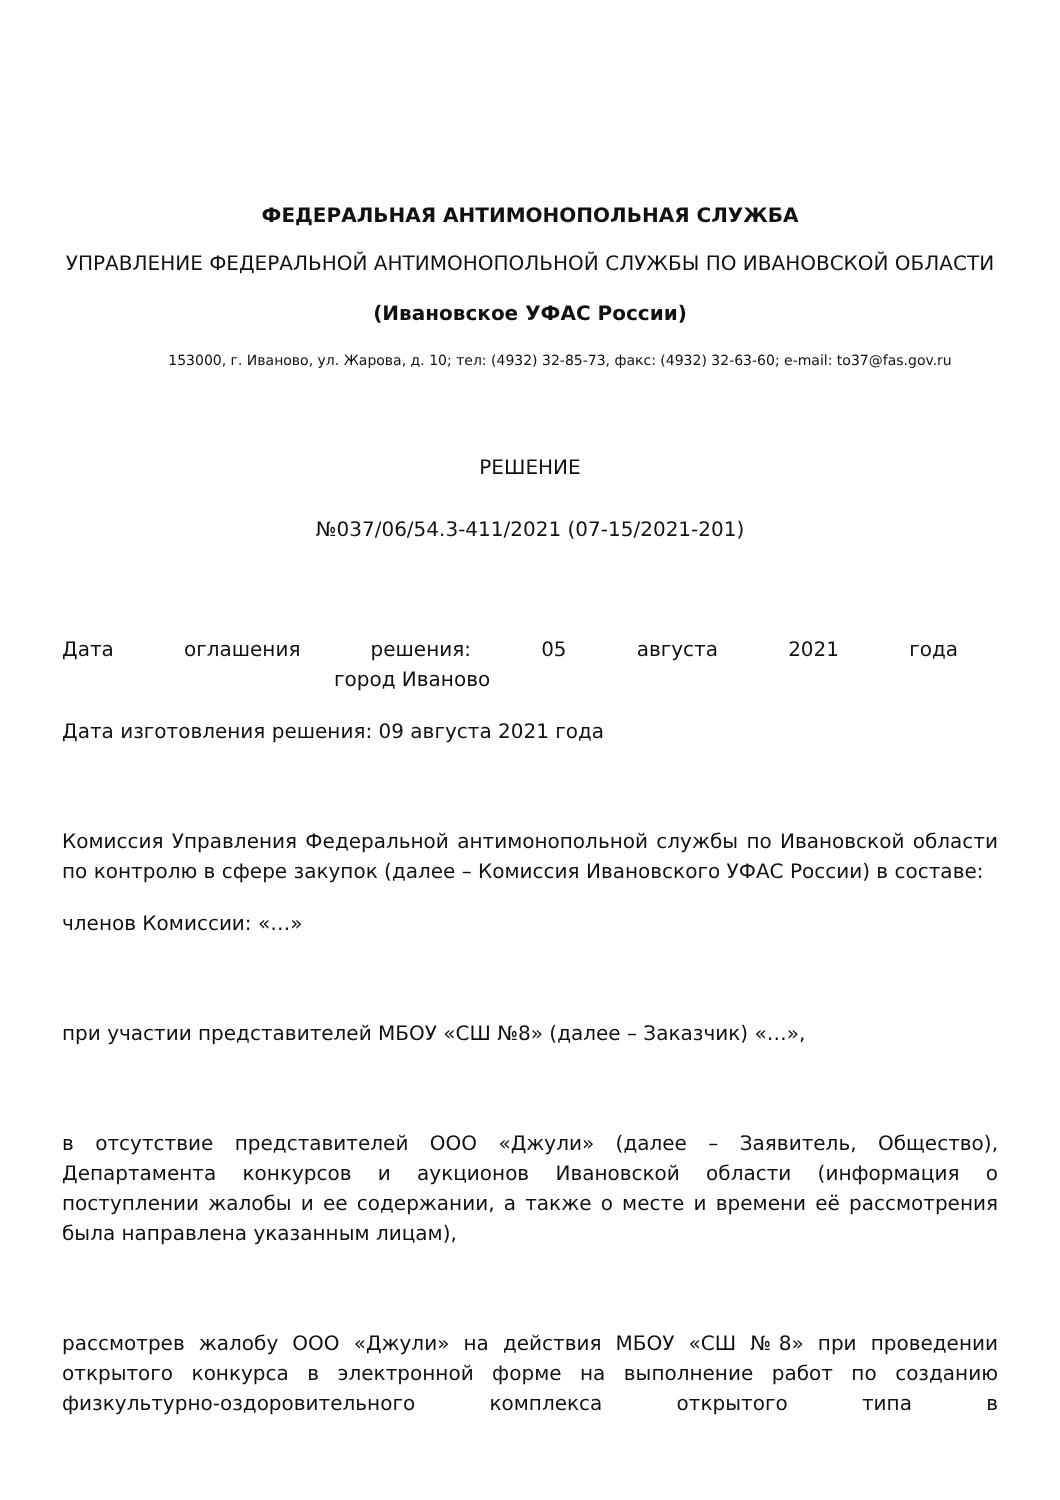ФЕДЕРАЛЬНАЯ АНТИМОНОПОЛЬНАЯ СЛУЖБА
УПРАВЛЕНИЕ ФЕДЕРАЛЬНОЙ АНТИМОНОПОЛЬНОЙ СЛУЖБЫ ПО ИВАНОВСКОЙ ОБЛАСТИ
(Ивановское УФАС России)
153000, г. Иваново, ул. Жарова, д. 10; тел: (4932) 32-85-73, факс: (4932) 32-63-60; e-mail: to37@fas.gov.ru
РЕШЕНИЕ
№037/06/54.3-411/2021 (07-15/2021-201)
Дата оглашения решения: 05 августа 2021 года
город Иваново
Дата изготовления решения: 09 августа 2021 года
Комиссия Управления Федеральной антимонопольной службы по Ивановской области по контролю в сфере закупок (далее – Комиссия Ивановского УФАС России) в составе:
членов Комиссии: «…»
при участии представителей МБОУ «СШ №8» (далее – Заказчик) «…»,
в отсутствие представителей ООО «Джули» (далее – Заявитель, Общество), Департамента конкурсов и аукционов Ивановской области (информация о поступлении жалобы и ее содержании, а также о месте и времени её рассмотрения была направлена указанным лицам),
рассмотрев жалобу ООО «Джули» на действия МБОУ «СШ №8» при проведении открытого конкурса в электронной форме на выполнение работ по созданию физкультурно-оздоровительного комплекса открытого типа в